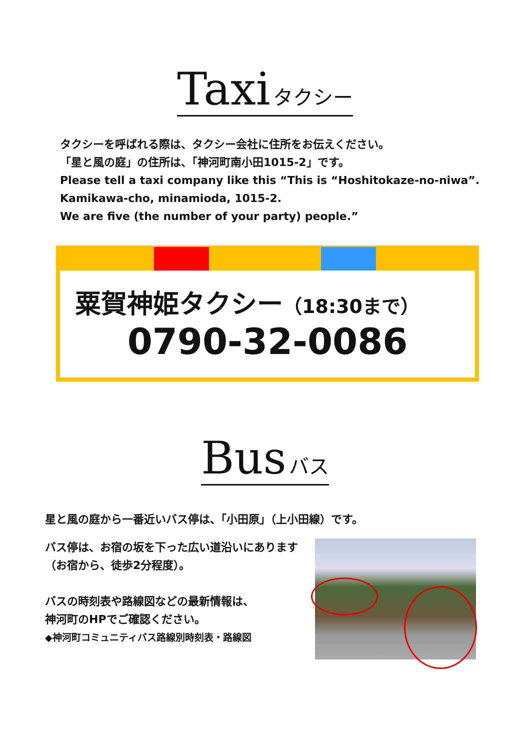Taxi タクシー
タクシーを呼ばれる際は、タクシー会社に住所をお伝えください。
「星と風の庭」の住所は、「神河町南小田1015-2」です。
Please tell a taxi company like this “This is “Hoshitokaze-no-niwa”.
Kamikawa-cho, minamioda, 1015-2.
We are five (the number of your party) people.”
粟賀神姫タクシー（18:30まで）
0790-32-0086
Bus バス
星と風の庭から一番近いバス停は、「小田原」（上小田線）です。
バス停は、お宿の坂を下った広い道沿いにあります（お宿から、徒歩2分程度）。
バスの時刻表や路線図などの最新情報は、
神河町のHPでご確認ください。
◆神河町コミュニティバス路線別時刻表・路線図